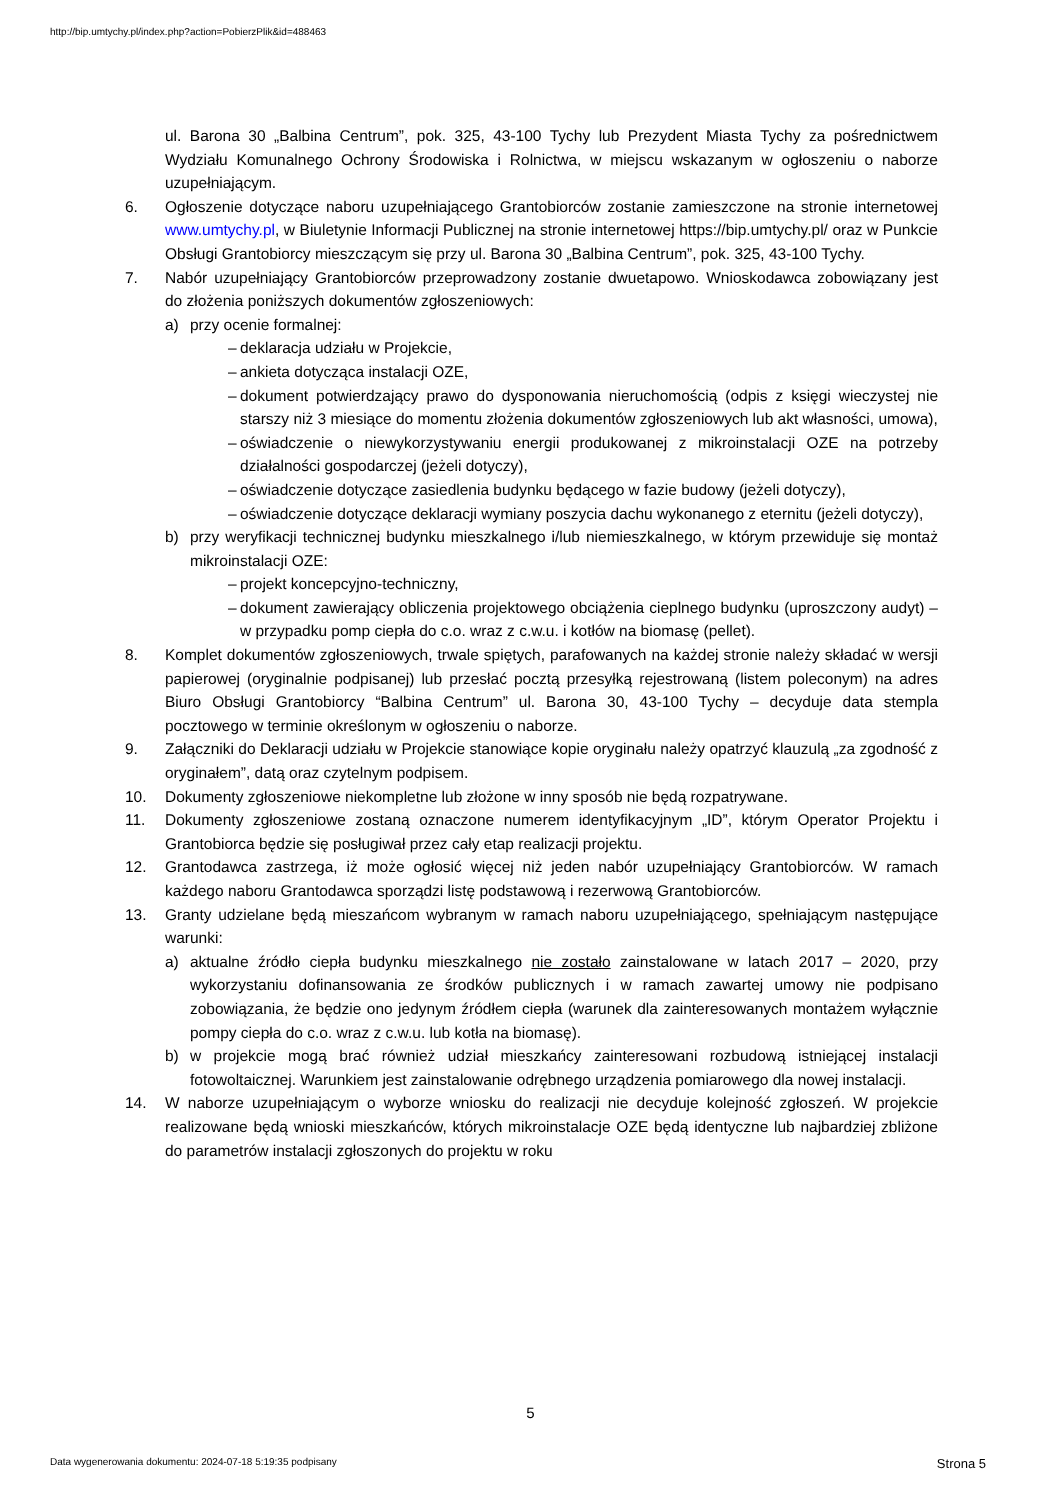http://bip.umtychy.pl/index.php?action=PobierzPlik&id=488463
ul. Barona 30 „Balbina Centrum”, pok. 325, 43-100 Tychy lub Prezydent Miasta Tychy za pośrednictwem Wydziału Komunalnego Ochrony Środowiska i Rolnictwa, w miejscu wskazanym w ogłoszeniu o naborze uzupełniającym.
6. Ogłoszenie dotyczące naboru uzupełniającego Grantobiorców zostanie zamieszczone na stronie internetowej www.umtychy.pl, w Biuletynie Informacji Publicznej na stronie internetowej https://bip.umtychy.pl/ oraz w Punkcie Obsługi Grantobiorcy mieszczącym się przy ul. Barona 30 „Balbina Centrum”, pok. 325, 43-100 Tychy.
7. Nabór uzupełniający Grantobiorców przeprowadzony zostanie dwuetapowo. Wnioskodawca zobowiązany jest do złożenia poniższych dokumentów zgłoszeniowych:
a) przy ocenie formalnej:
– deklaracja udziału w Projekcie,
– ankieta dotycząca instalacji OZE,
– dokument potwierdzający prawo do dysponowania nieruchomością (odpis z księgi wieczystej nie starszy niż 3 miesiące do momentu złożenia dokumentów zgłoszeniowych lub akt własności, umowa),
– oświadczenie o niewykorzystywaniu energii produkowanej z mikroinstalacji OZE na potrzeby działalności gospodarczej (jeżeli dotyczy),
– oświadczenie dotyczące zasiedlenia budynku będącego w fazie budowy (jeżeli dotyczy),
– oświadczenie dotyczące deklaracji wymiany poszycia dachu wykonanego z eternitu (jeżeli dotyczy),
b) przy weryfikacji technicznej budynku mieszkalnego i/lub niemieszkalnego, w którym przewiduje się montaż mikroinstalacji OZE:
– projekt koncepcyjno-techniczny,
– dokument zawierający obliczenia projektowego obciążenia cieplnego budynku (uproszczony audyt) – w przypadku pomp ciepła do c.o. wraz z c.w.u. i kotłów na biomasę (pellet).
8. Komplet dokumentów zgłoszeniowych, trwale spiętych, parafowanych na każdej stronie należy składać w wersji papierowej (oryginalnie podpisanej) lub przesłać pocztą przesyłką rejestrowaną (listem poleconym) na adres Biuro Obsługi Grantobiorcy “Balbina Centrum” ul. Barona 30, 43-100 Tychy – decyduje data stempla pocztowego w terminie określonym w ogłoszeniu o naborze.
9. Załączniki do Deklaracji udziału w Projekcie stanowiące kopie oryginału należy opatrzyć klauzulą „za zgodność z oryginałem”, datą oraz czytelnym podpisem.
10. Dokumenty zgłoszeniowe niekompletne lub złożone w inny sposób nie będą rozpatrywane.
11. Dokumenty zgłoszeniowe zostaną oznaczone numerem identyfikacyjnym „ID”, którym Operator Projektu i Grantobiorca będzie się posługiwał przez cały etap realizacji projektu.
12. Grantodawca zastrzega, iż może ogłosić więcej niż jeden nabór uzupełniający Grantobiorców. W ramach każdego naboru Grantodawca sporządzi listę podstawową i rezerwową Grantobiorców.
13. Granty udzielane będą mieszańcom wybranym w ramach naboru uzupełniającego, spełniającym następujące warunki:
a) aktualne źródło ciepła budynku mieszkalnego nie zostało zainstalowane w latach 2017 – 2020, przy wykorzystaniu dofinansowania ze środków publicznych i w ramach zawartej umowy nie podpisano zobowiązania, że będzie ono jedynym źródłem ciepła (warunek dla zainteresowanych montażem wyłącznie pompy ciepła do c.o. wraz z c.w.u. lub kotła na biomasę).
b) w projekcie mogą brać również udział mieszkańcy zainteresowani rozbudową istniejącej instalacji fotowoltaicznej. Warunkiem jest zainstalowanie odrębnego urządzenia pomiarowego dla nowej instalacji.
14. W naborze uzupełniającym o wyborze wniosku do realizacji nie decyduje kolejność zgłoszeń. W projekcie realizowane będą wnioski mieszkańców, których mikroinstalacje OZE będą identyczne lub najbardziej zbliżone do parametrów instalacji zgłoszonych do projektu w roku
5
Data wygenerowania dokumentu: 2024-07-18 5:19:35 podpisany
Strona 5